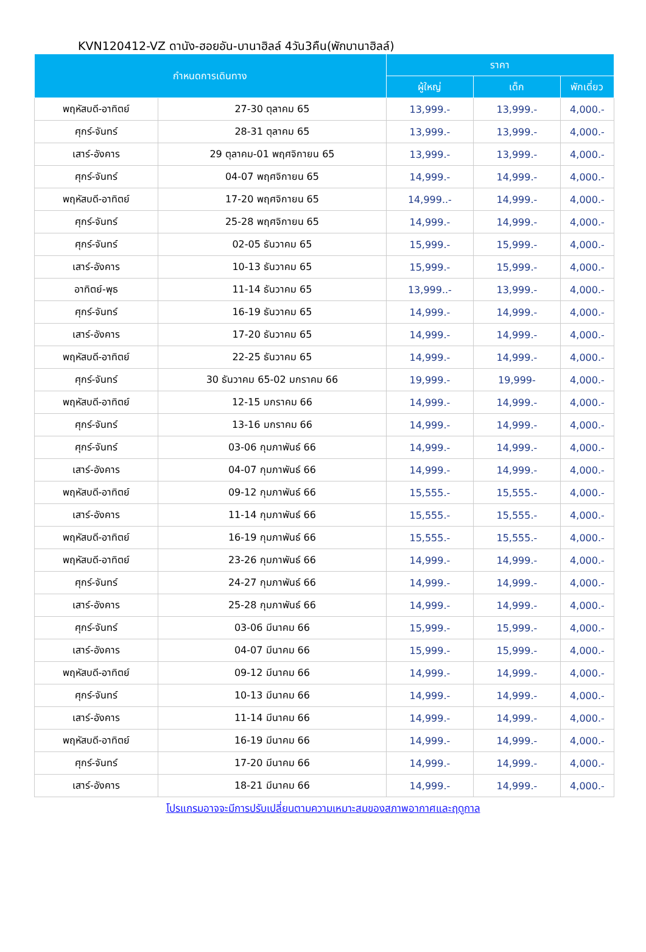KVN120412-VZ ดานัง-ฮอยอัน-บานาฮิลล์ 4วัน3คืน(พักบานาฮิลล์)
| กำหนดการเดินทาง | | ราคา | | |
| --- | --- | --- | --- | --- |
| | | ผู้ใหญ่ | เด็ก | พักเดี่ยว |
| พฤหัสบดี-อาทิตย์ | 27-30 ตุลาคม 65 | 13,999.- | 13,999.- | 4,000.- |
| ศุกร์-จันทร์ | 28-31 ตุลาคม 65 | 13,999.- | 13,999.- | 4,000.- |
| เสาร์-อังคาร | 29 ตุลาคม-01 พฤศจิกายน 65 | 13,999.- | 13,999.- | 4,000.- |
| ศุกร์-จันทร์ | 04-07 พฤศจิกายน 65 | 14,999.- | 14,999.- | 4,000.- |
| พฤหัสบดี-อาทิตย์ | 17-20 พฤศจิกายน 65 | 14,999..- | 14,999.- | 4,000.- |
| ศุกร์-จันทร์ | 25-28 พฤศจิกายน 65 | 14,999.- | 14,999.- | 4,000.- |
| ศุกร์-จันทร์ | 02-05 ธันวาคม 65 | 15,999.- | 15,999.- | 4,000.- |
| เสาร์-อังคาร | 10-13 ธันวาคม 65 | 15,999.- | 15,999.- | 4,000.- |
| อาทิตย์-พุธ | 11-14 ธันวาคม 65 | 13,999..- | 13,999.- | 4,000.- |
| ศุกร์-จันทร์ | 16-19 ธันวาคม 65 | 14,999.- | 14,999.- | 4,000.- |
| เสาร์-อังคาร | 17-20 ธันวาคม 65 | 14,999.- | 14,999.- | 4,000.- |
| พฤหัสบดี-อาทิตย์ | 22-25 ธันวาคม 65 | 14,999.- | 14,999.- | 4,000.- |
| ศุกร์-จันทร์ | 30 ธันวาคม 65-02 มกราคม 66 | 19,999.- | 19,999- | 4,000.- |
| พฤหัสบดี-อาทิตย์ | 12-15 มกราคม 66 | 14,999.- | 14,999.- | 4,000.- |
| ศุกร์-จันทร์ | 13-16 มกราคม 66 | 14,999.- | 14,999.- | 4,000.- |
| ศุกร์-จันทร์ | 03-06 กุมภาพันธ์ 66 | 14,999.- | 14,999.- | 4,000.- |
| เสาร์-อังคาร | 04-07 กุมภาพันธ์ 66 | 14,999.- | 14,999.- | 4,000.- |
| พฤหัสบดี-อาทิตย์ | 09-12 กุมภาพันธ์ 66 | 15,555.- | 15,555.- | 4,000.- |
| เสาร์-อังคาร | 11-14 กุมภาพันธ์ 66 | 15,555.- | 15,555.- | 4,000.- |
| พฤหัสบดี-อาทิตย์ | 16-19 กุมภาพันธ์ 66 | 15,555.- | 15,555.- | 4,000.- |
| พฤหัสบดี-อาทิตย์ | 23-26 กุมภาพันธ์ 66 | 14,999.- | 14,999.- | 4,000.- |
| ศุกร์-จันทร์ | 24-27 กุมภาพันธ์ 66 | 14,999.- | 14,999.- | 4,000.- |
| เสาร์-อังคาร | 25-28 กุมภาพันธ์ 66 | 14,999.- | 14,999.- | 4,000.- |
| ศุกร์-จันทร์ | 03-06 มีนาคม 66 | 15,999.- | 15,999.- | 4,000.- |
| เสาร์-อังคาร | 04-07 มีนาคม 66 | 15,999.- | 15,999.- | 4,000.- |
| พฤหัสบดี-อาทิตย์ | 09-12 มีนาคม 66 | 14,999.- | 14,999.- | 4,000.- |
| ศุกร์-จันทร์ | 10-13 มีนาคม 66 | 14,999.- | 14,999.- | 4,000.- |
| เสาร์-อังคาร | 11-14 มีนาคม 66 | 14,999.- | 14,999.- | 4,000.- |
| พฤหัสบดี-อาทิตย์ | 16-19 มีนาคม 66 | 14,999.- | 14,999.- | 4,000.- |
| ศุกร์-จันทร์ | 17-20 มีนาคม 66 | 14,999.- | 14,999.- | 4,000.- |
| เสาร์-อังคาร | 18-21 มีนาคม 66 | 14,999.- | 14,999.- | 4,000.- |
โปรแกรมอาจจะมีการปรับเปลี่ยนตามความเหมาะสมของสภาพอากาศและฤดูกาล